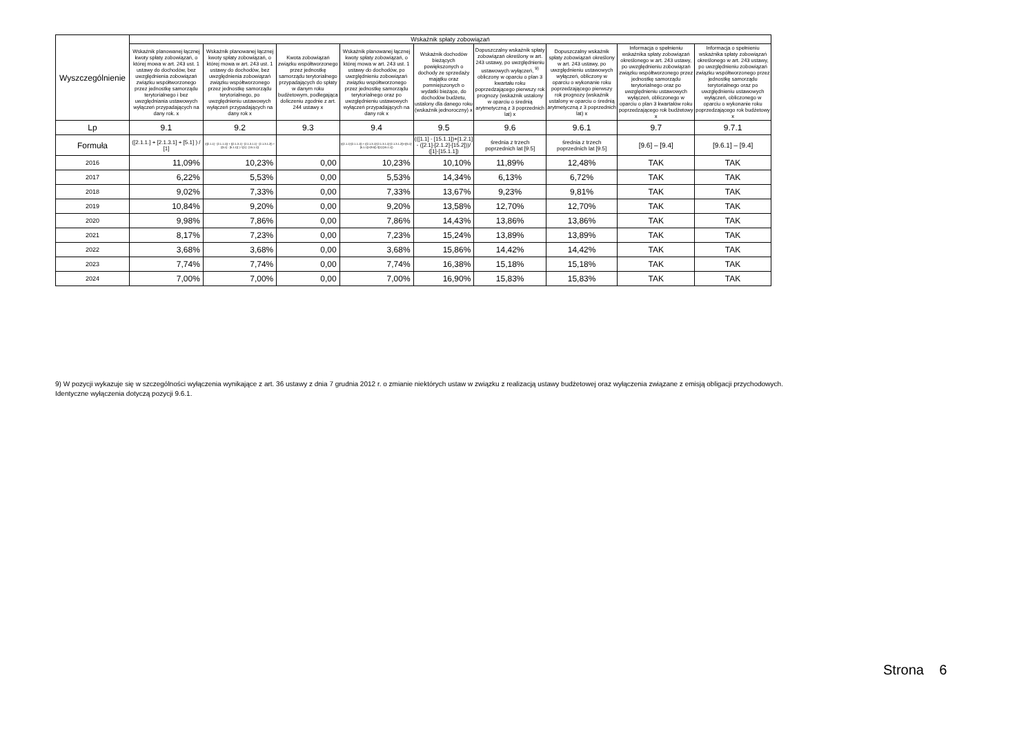| Wyszczególnienie | Wskaźnik spłaty zobowiązań | | | | | | | | |
| --- | --- | --- | --- | --- | --- | --- | --- | --- | --- |
| | Wskaźnik planowanej łącznej kwoty spłaty zobowiązań, o której mowa w art. 243 ust. 1 ustawy do dochodów, bez uwzględnienia zobowiązań związku współtworzonego przez jednostkę samorządu terytorialnego i bez uwzględniania ustawowych wyłączeń przypadających na dany rok. x | Wskaźnik planowanej łącznej kwoty spłaty zobowiązań, o której mowa w art. 243 ust. 1 ustawy do dochodów, bez uwzględnienia zobowiązań związku współtworzonego przez jednostkę samorządu terytorialnego, po uwzględnieniu ustawowych wyłączeń przypadających na dany rok x | Kwota zobowiązań związku współtworzonego przez jednostkę samorządu terytorialnego przypadających do spłaty w danym roku budżetowym, podlegająca doliczeniu zgodnie z art. 244 ustawy x | Wskaźnik planowanej łącznej kwoty spłaty zobowiązań, o której mowa w art. 243 ust. 1 ustawy do dochodów, po uwzględnieniu zobowiązań związku współtworzonego przez jednostkę samorządu terytorialnego oraz po uwzględnieniu ustawowych wyłączeń przypadających na dany rok x | Wskaźnik dochodów bieżących powiększonych o dochody ze sprzedaży majątku oraz pomniejszonych o wydatki bieżące, do dochodów budżetu, ustalony dla danego roku (wskaźnik jednoroczny) x | Dopuszczalny wskaźnik spłaty zobowiązań określony w art. 243 ustawy, po uwzględnieniu ustawowych wyłączeń, <sup>9)</sup> obliczony w oparciu o plan 3 kwartału roku poprzedzającego pierwszy rok prognozy (wskaźnik ustalony w oparciu o średnią arytmetyczną z 3 poprzednich lat) x | Dopuszczalny wskaźnik spłaty zobowiązań określony w art. 243 ustawy, po uwzględnieniu ustawowych wyłączeń, obliczony w oparciu o wykonanie roku poprzedzającego pierwszy rok prognozy (wskaźnik ustalony w oparciu o średnią arytmetyczną z 3 poprzednich lat) x | Informacja o spełnieniu wskaźnika spłaty zobowiązań określonego w art. 243 ustawy, po uwzględnieniu zobowiązań związku współtworzonego przez jednostkę samorządu terytorialnego oraz po uwzględnieniu ustawowych wyłączeń, obliczonego w oparciu o plan 3 kwartałów roku poprzedzającego rok budżetowy x | Informacja o spełnieniu wskaźnika spłaty zobowiązań określonego w art. 243 ustawy, po uwzględnieniu zobowiązań związku współtworzonego przez jednostkę samorządu terytorialnego oraz po uwzględnieniu ustawowych wyłączeń, obliczonego w oparciu o wykonanie roku poprzedzającego rok budżetowy x |
| Lp | 9.1 | 9.2 | 9.3 | 9.4 | 9.5 | 9.6 | 9.6.1 | 9.7 | 9.7.1 |
| Formuła | ([2.1.1.] + [2.1.3.1] + [5.1] ) / [1] | (([2.1.1] - [2.1.1.1]) + ([2.1.3.1] - [2.1.3.1.1] - [2.1.3.1.2]) + ([5.1] - [5.1.1]) ) / ([1] - [15.1.1]) | | (([2.1.1]-[2.1.1.1]) + ([2.1.3.1]-[2.1.3.1.1]-[2.1.3.1.2])+([5.1]-[5.1.1])+[9.5]) /([1]-[15.1.1]) | (([1.1] - [15.1.1])+[1.2.1] - ([2.1]-[2.1.2]-[15.2]))/ ([1]-[15.1.1]) | średnia z trzech poprzednich lat [9.5] | średnia z trzech poprzednich lat [9.5] | [9.6] – [9.4] | [9.6.1] – [9.4] |
| 2016 | 11,09% | 10,23% | 0,00 | 10,23% | 10,10% | 11,89% | 12,48% | TAK | TAK |
| 2017 | 6,22% | 5,53% | 0,00 | 5,53% | 14,34% | 6,13% | 6,72% | TAK | TAK |
| 2018 | 9,02% | 7,33% | 0,00 | 7,33% | 13,67% | 9,23% | 9,81% | TAK | TAK |
| 2019 | 10,84% | 9,20% | 0,00 | 9,20% | 13,58% | 12,70% | 12,70% | TAK | TAK |
| 2020 | 9,98% | 7,86% | 0,00 | 7,86% | 14,43% | 13,86% | 13,86% | TAK | TAK |
| 2021 | 8,17% | 7,23% | 0,00 | 7,23% | 15,24% | 13,89% | 13,89% | TAK | TAK |
| 2022 | 3,68% | 3,68% | 0,00 | 3,68% | 15,86% | 14,42% | 14,42% | TAK | TAK |
| 2023 | 7,74% | 7,74% | 0,00 | 7,74% | 16,38% | 15,18% | 15,18% | TAK | TAK |
| 2024 | 7,00% | 7,00% | 0,00 | 7,00% | 16,90% | 15,83% | 15,83% | TAK | TAK |
9) W pozycji wykazuje się w szczególności wyłączenia wynikające z art. 36 ustawy z dnia 7 grudnia 2012 r. o zmianie niektórych ustaw w związku z realizacją ustawy budżetowej oraz wyłączenia związane z emisją obligacji przychodowych.
Identyczne wyłączenia dotyczą pozycji 9.6.1.
Strona 6